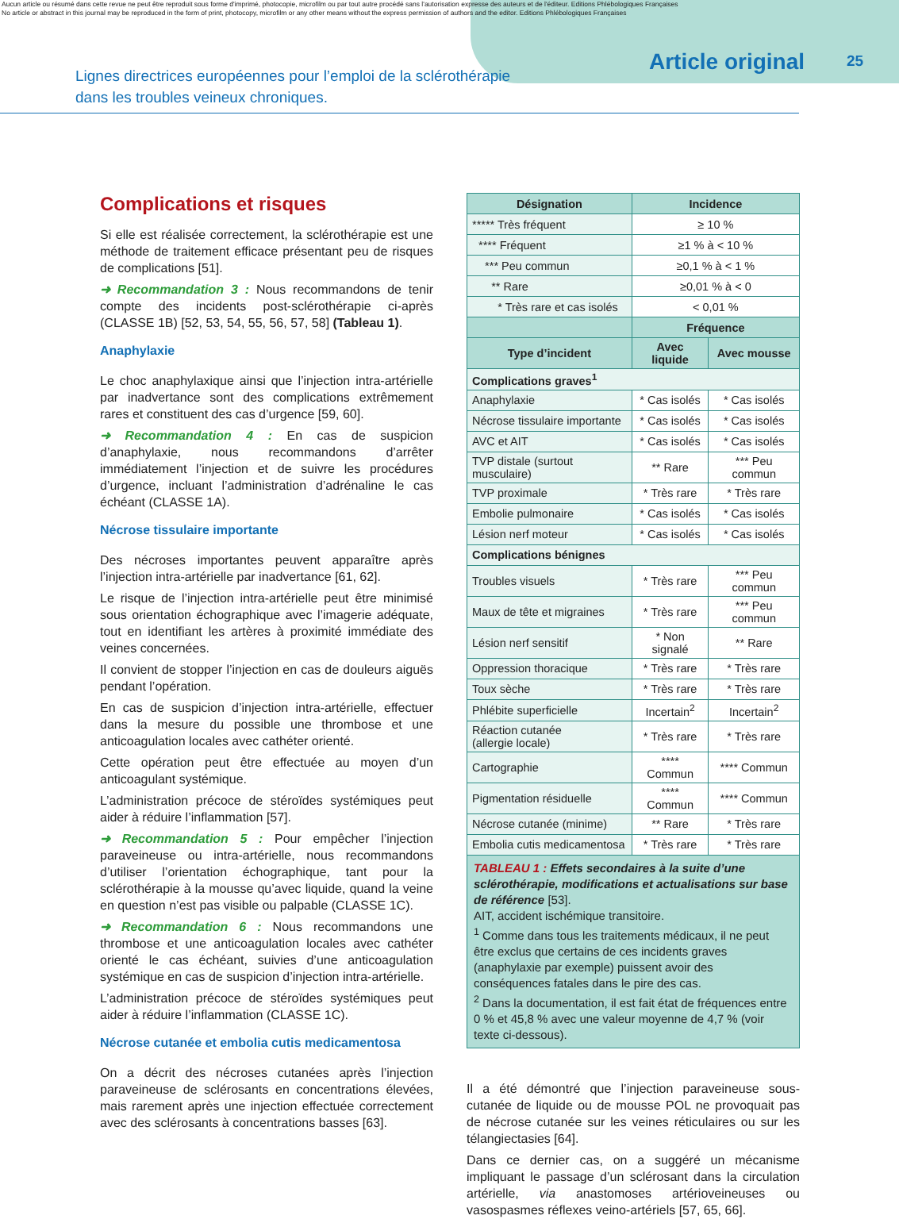Aucun article ou résumé dans cette revue ne peut être reproduit sous forme d'imprimé, photocopie, microfilm ou par tout autre procédé sans l'autorisation expresse des auteurs et de l'éditeur. Editions Phlébologiques Françaises
No article or abstract in this journal may be reproduced in the form of print, photocopy, microfilm or any other means without the express permission of authors and the editor. Editions Phlébologiques Françaises
Lignes directrices européennes pour l’emploi de la sclérothérapie
dans les troubles veineux chroniques.
Article original 25
Complications et risques
Si elle est réalisée correctement, la sclérothérapie est une méthode de traitement efficace présentant peu de risques de complications [51].
➜ Recommandation 3 : Nous recommandons de tenir compte des incidents post-sclérothérapie ci-après (CLASSE 1B) [52, 53, 54, 55, 56, 57, 58] (Tableau 1).
Anaphylaxie
Le choc anaphylaxique ainsi que l’injection intra-artérielle par inadvertance sont des complications extrêmement rares et constituent des cas d’urgence [59, 60].
➜ Recommandation 4 : En cas de suspicion d’anaphylaxie, nous recommandons d’arrêter immédiatement l’injection et de suivre les procédures d’urgence, incluant l’administration d’adrénaline le cas échéant (CLASSE 1A).
Nécrose tissulaire importante
Des nécroses importantes peuvent apparaître après l’injection intra-artérielle par inadvertance [61, 62].
Le risque de l’injection intra-artérielle peut être minimisé sous orientation échographique avec l’imagerie adéquate, tout en identifiant les artères à proximité immédiate des veines concernées.
Il convient de stopper l’injection en cas de douleurs aiguës pendant l’opération.
En cas de suspicion d’injection intra-artérielle, effectuer dans la mesure du possible une thrombose et une anticoagulation locales avec cathéter orienté.
Cette opération peut être effectuée au moyen d’un anticoagulant systémique.
L’administration précoce de stéroïdes systémiques peut aider à réduire l’inflammation [57].
➜ Recommandation 5 : Pour empêcher l’injection paraveineuse ou intra-artérielle, nous recommandons d’utiliser l’orientation échographique, tant pour la sclérothérapie à la mousse qu’avec liquide, quand la veine en question n’est pas visible ou palpable (CLASSE 1C).
➜ Recommandation 6 : Nous recommandons une thrombose et une anticoagulation locales avec cathéter orienté le cas échéant, suivies d’une anticoagulation systémique en cas de suspicion d’injection intra-artérielle.
L’administration précoce de stéroïdes systémiques peut aider à réduire l’inflammation (CLASSE 1C).
Nécrose cutanée et embolia cutis medicamentosa
On a décrit des nécroses cutanées après l’injection paraveineuse de sclérosants en concentrations élevées, mais rarement après une injection effectuée correctement avec des sclérosants à concentrations basses [63].
| Désignation | Incidence | |
| --- | --- | --- |
| ***** Très fréquent | ≥ 10 % | |
| **** Fréquent | ≥1 % à < 10 % | |
| *** Peu commun | ≥0,1 % à < 1 % | |
| ** Rare | ≥0,01 % à < 0 | |
| * Très rare et cas isolés | < 0,01 % | |
| | Fréquence | |
| Type d’incident | Avec liquide | Avec mousse |
| Complications graves<sup>1</sup> | | |
| Anaphylaxie | * Cas isolés | * Cas isolés |
| Nécrose tissulaire importante | * Cas isolés | * Cas isolés |
| AVC et AIT | * Cas isolés | * Cas isolés |
| TVP distale (surtout musculaire) | ** Rare | *** Peu commun |
| TVP proximale | * Très rare | * Très rare |
| Embolie pulmonaire | * Cas isolés | * Cas isolés |
| Lésion nerf moteur | * Cas isolés | * Cas isolés |
| Complications bénignes | | |
| Troubles visuels | * Très rare | *** Peu commun |
| Maux de tête et migraines | * Très rare | *** Peu commun |
| Lésion nerf sensitif | * Non signalé | ** Rare |
| Oppression thoracique | * Très rare | * Très rare |
| Toux sèche | * Très rare | * Très rare |
| Phlébite superficielle | Incertain<sup>2</sup> | Incertain<sup>2</sup> |
| Réaction cutanée (allergie locale) | * Très rare | * Très rare |
| Cartographie | **** Commun | **** Commun |
| Pigmentation résiduelle | **** Commun | **** Commun |
| Nécrose cutanée (minime) | ** Rare | * Très rare |
| Embolia cutis medicamentosa | * Très rare | * Très rare |
TABLEAU 1 : Effets secondaires à la suite d’une sclérothérapie, modifications et actualisations sur base de référence [53].
AIT, accident ischémique transitoire.
<sup>1</sup> Comme dans tous les traitements médicaux, il ne peut être exclus que certains de ces incidents graves (anaphylaxie par exemple) puissent avoir des conséquences fatales dans le pire des cas.
<sup>2</sup> Dans la documentation, il est fait état de fréquences entre 0 % et 45,8 % avec une valeur moyenne de 4,7 % (voir texte ci-dessous).
Il a été démontré que l’injection paraveineuse sous-cutanée de liquide ou de mousse POL ne provoquait pas de nécrose cutanée sur les veines réticulaires ou sur les télangiectasies [64].
Dans ce dernier cas, on a suggéré un mécanisme impliquant le passage d’un sclérosant dans la circulation artérielle, via anastomoses artérioveineuses ou vasospasmes réflexes veino-artériels [57, 65, 66].